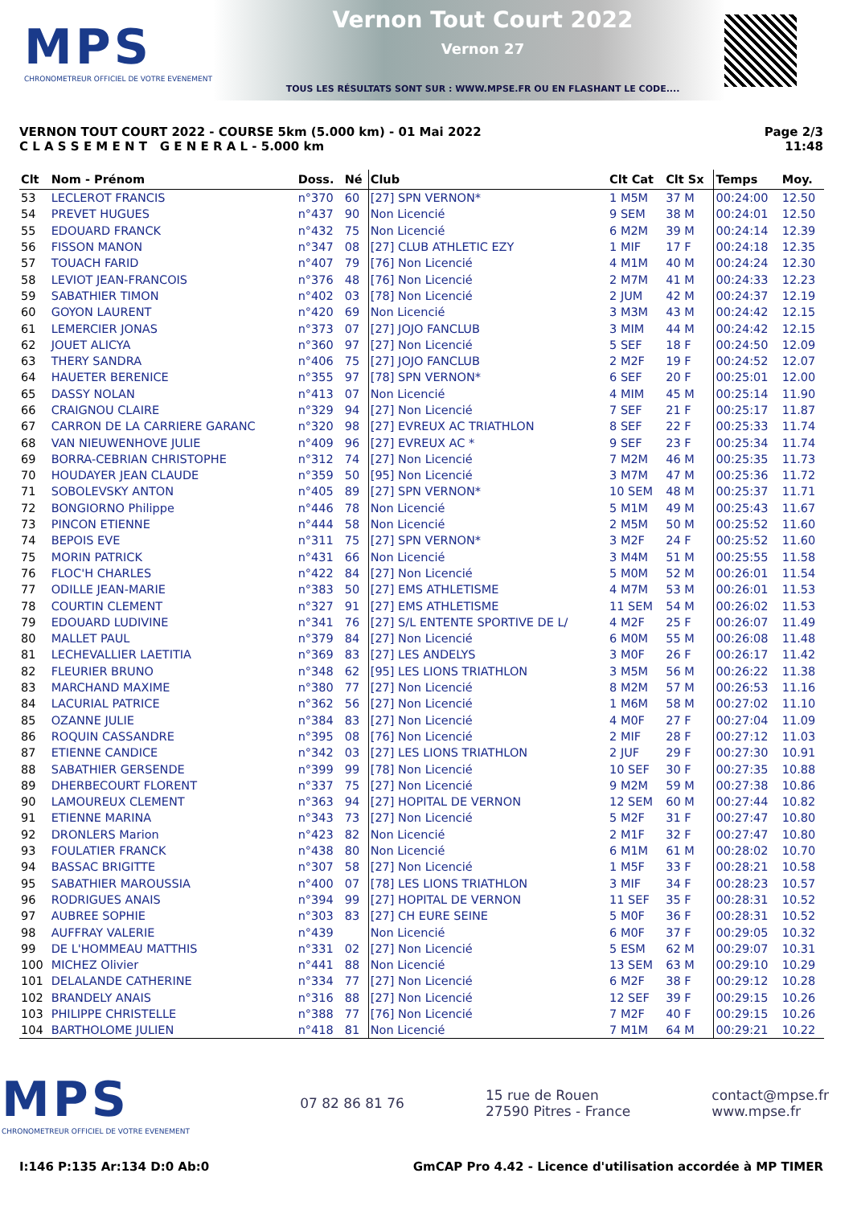MPS
CHRONOMETREUR OFFICIEL DE VOTRE EVENEMENT
Vernon Tout Court 2022
Vernon 27
TOUS LES RÉSULTATS SONT SUR : WWW.MPSE.FR OU EN FLASHANT LE CODE....
VERNON TOUT COURT 2022 - COURSE 5km (5.000 km) - 01 Mai 2022
C L A S S E M E N T G E N E R A L - 5.000 km
Page 2/3
11:48
| Clt | Nom - Prénom | Doss. | Né | Club | Clt Cat | Clt Sx | Temps | Moy. |
| --- | --- | --- | --- | --- | --- | --- | --- | --- |
| 53 | LECLEROT FRANCIS | n°370 | 60 | [27] SPN VERNON* | 1 M5M | 37 M | 00:24:00 | 12.50 |
| 54 | PREVET HUGUES | n°437 | 90 | Non Licencié | 9 SEM | 38 M | 00:24:01 | 12.50 |
| 55 | EDOUARD FRANCK | n°432 | 75 | Non Licencié | 6 M2M | 39 M | 00:24:14 | 12.39 |
| 56 | FISSON MANON | n°347 | 08 | [27] CLUB ATHLETIC EZY | 1 MIF | 17 F | 00:24:18 | 12.35 |
| 57 | TOUACH FARID | n°407 | 79 | [76] Non Licencié | 4 M1M | 40 M | 00:24:24 | 12.30 |
| 58 | LEVIOT JEAN-FRANCOIS | n°376 | 48 | [76] Non Licencié | 2 M7M | 41 M | 00:24:33 | 12.23 |
| 59 | SABATHIER TIMON | n°402 | 03 | [78] Non Licencié | 2 JUM | 42 M | 00:24:37 | 12.19 |
| 60 | GOYON LAURENT | n°420 | 69 | Non Licencié | 3 M3M | 43 M | 00:24:42 | 12.15 |
| 61 | LEMERCIER JONAS | n°373 | 07 | [27] JOJO FANCLUB | 3 MIM | 44 M | 00:24:42 | 12.15 |
| 62 | JOUET ALICYA | n°360 | 97 | [27] Non Licencié | 5 SEF | 18 F | 00:24:50 | 12.09 |
| 63 | THERY SANDRA | n°406 | 75 | [27] JOJO FANCLUB | 2 M2F | 19 F | 00:24:52 | 12.07 |
| 64 | HAUETER BERENICE | n°355 | 97 | [78] SPN VERNON* | 6 SEF | 20 F | 00:25:01 | 12.00 |
| 65 | DASSY NOLAN | n°413 | 07 | Non Licencié | 4 MIM | 45 M | 00:25:14 | 11.90 |
| 66 | CRAIGNOU CLAIRE | n°329 | 94 | [27] Non Licencié | 7 SEF | 21 F | 00:25:17 | 11.87 |
| 67 | CARRON DE LA CARRIERE GARANC | n°320 | 98 | [27] EVREUX AC TRIATHLON | 8 SEF | 22 F | 00:25:33 | 11.74 |
| 68 | VAN NIEUWENHOVE JULIE | n°409 | 96 | [27] EVREUX AC * | 9 SEF | 23 F | 00:25:34 | 11.74 |
| 69 | BORRA-CEBRIAN CHRISTOPHE | n°312 | 74 | [27] Non Licencié | 7 M2M | 46 M | 00:25:35 | 11.73 |
| 70 | HOUDAYER JEAN CLAUDE | n°359 | 50 | [95] Non Licencié | 3 M7M | 47 M | 00:25:36 | 11.72 |
| 71 | SOBOLEVSKY ANTON | n°405 | 89 | [27] SPN VERNON* | 10 SEM | 48 M | 00:25:37 | 11.71 |
| 72 | BONGIORNO Philippe | n°446 | 78 | Non Licencié | 5 M1M | 49 M | 00:25:43 | 11.67 |
| 73 | PINCON ETIENNE | n°444 | 58 | Non Licencié | 2 M5M | 50 M | 00:25:52 | 11.60 |
| 74 | BEPOIS EVE | n°311 | 75 | [27] SPN VERNON* | 3 M2F | 24 F | 00:25:52 | 11.60 |
| 75 | MORIN PATRICK | n°431 | 66 | Non Licencié | 3 M4M | 51 M | 00:25:55 | 11.58 |
| 76 | FLOC'H CHARLES | n°422 | 84 | [27] Non Licencié | 5 M0M | 52 M | 00:26:01 | 11.54 |
| 77 | ODILLE JEAN-MARIE | n°383 | 50 | [27] EMS ATHLETISME | 4 M7M | 53 M | 00:26:01 | 11.53 |
| 78 | COURTIN CLEMENT | n°327 | 91 | [27] EMS ATHLETISME | 11 SEM | 54 M | 00:26:02 | 11.53 |
| 79 | EDOUARD LUDIVINE | n°341 | 76 | [27] S/L ENTENTE SPORTIVE DE L/ | 4 M2F | 25 F | 00:26:07 | 11.49 |
| 80 | MALLET PAUL | n°379 | 84 | [27] Non Licencié | 6 M0M | 55 M | 00:26:08 | 11.48 |
| 81 | LECHEVALLIER LAETITIA | n°369 | 83 | [27] LES ANDELYS | 3 M0F | 26 F | 00:26:17 | 11.42 |
| 82 | FLEURIER BRUNO | n°348 | 62 | [95] LES LIONS TRIATHLON | 3 M5M | 56 M | 00:26:22 | 11.38 |
| 83 | MARCHAND MAXIME | n°380 | 77 | [27] Non Licencié | 8 M2M | 57 M | 00:26:53 | 11.16 |
| 84 | LACURIAL PATRICE | n°362 | 56 | [27] Non Licencié | 1 M6M | 58 M | 00:27:02 | 11.10 |
| 85 | OZANNE JULIE | n°384 | 83 | [27] Non Licencié | 4 M0F | 27 F | 00:27:04 | 11.09 |
| 86 | ROQUIN CASSANDRE | n°395 | 08 | [76] Non Licencié | 2 MIF | 28 F | 00:27:12 | 11.03 |
| 87 | ETIENNE CANDICE | n°342 | 03 | [27] LES LIONS TRIATHLON | 2 JUF | 29 F | 00:27:30 | 10.91 |
| 88 | SABATHIER GERSENDE | n°399 | 99 | [78] Non Licencié | 10 SEF | 30 F | 00:27:35 | 10.88 |
| 89 | DHERBECOURT FLORENT | n°337 | 75 | [27] Non Licencié | 9 M2M | 59 M | 00:27:38 | 10.86 |
| 90 | LAMOUREUX CLEMENT | n°363 | 94 | [27] HOPITAL DE VERNON | 12 SEM | 60 M | 00:27:44 | 10.82 |
| 91 | ETIENNE MARINA | n°343 | 73 | [27] Non Licencié | 5 M2F | 31 F | 00:27:47 | 10.80 |
| 92 | DRONLERS Marion | n°423 | 82 | Non Licencié | 2 M1F | 32 F | 00:27:47 | 10.80 |
| 93 | FOULATIER FRANCK | n°438 | 80 | Non Licencié | 6 M1M | 61 M | 00:28:02 | 10.70 |
| 94 | BASSAC BRIGITTE | n°307 | 58 | [27] Non Licencié | 1 M5F | 33 F | 00:28:21 | 10.58 |
| 95 | SABATHIER MAROUSSIA | n°400 | 07 | [78] LES LIONS TRIATHLON | 3 MIF | 34 F | 00:28:23 | 10.57 |
| 96 | RODRIGUES ANAIS | n°394 | 99 | [27] HOPITAL DE VERNON | 11 SEF | 35 F | 00:28:31 | 10.52 |
| 97 | AUBREE SOPHIE | n°303 | 83 | [27] CH EURE SEINE | 5 M0F | 36 F | 00:28:31 | 10.52 |
| 98 | AUFFRAY VALERIE | n°439 | | Non Licencié | 6 M0F | 37 F | 00:29:05 | 10.32 |
| 99 | DE L'HOMMEAU MATTHIS | n°331 | 02 | [27] Non Licencié | 5 ESM | 62 M | 00:29:07 | 10.31 |
| 100 | MICHEZ Olivier | n°441 | 88 | Non Licencié | 13 SEM | 63 M | 00:29:10 | 10.29 |
| 101 | DELALANDE CATHERINE | n°334 | 77 | [27] Non Licencié | 6 M2F | 38 F | 00:29:12 | 10.28 |
| 102 | BRANDELY ANAIS | n°316 | 88 | [27] Non Licencié | 12 SEF | 39 F | 00:29:15 | 10.26 |
| 103 | PHILIPPE CHRISTELLE | n°388 | 77 | [76] Non Licencié | 7 M2F | 40 F | 00:29:15 | 10.26 |
| 104 | BARTHOLOME JULIEN | n°418 | 81 | Non Licencié | 7 M1M | 64 M | 00:29:21 | 10.22 |
MPS
CHRONOMETREUR OFFICIEL DE VOTRE EVENEMENT
07 82 86 81 76
15 rue de Rouen
27590 Pitres - France
contact@mpse.fr
www.mpse.fr
I:146 P:135 Ar:134 D:0 Ab:0 GmCAP Pro 4.42 - Licence d'utilisation accordée à MP TIMER